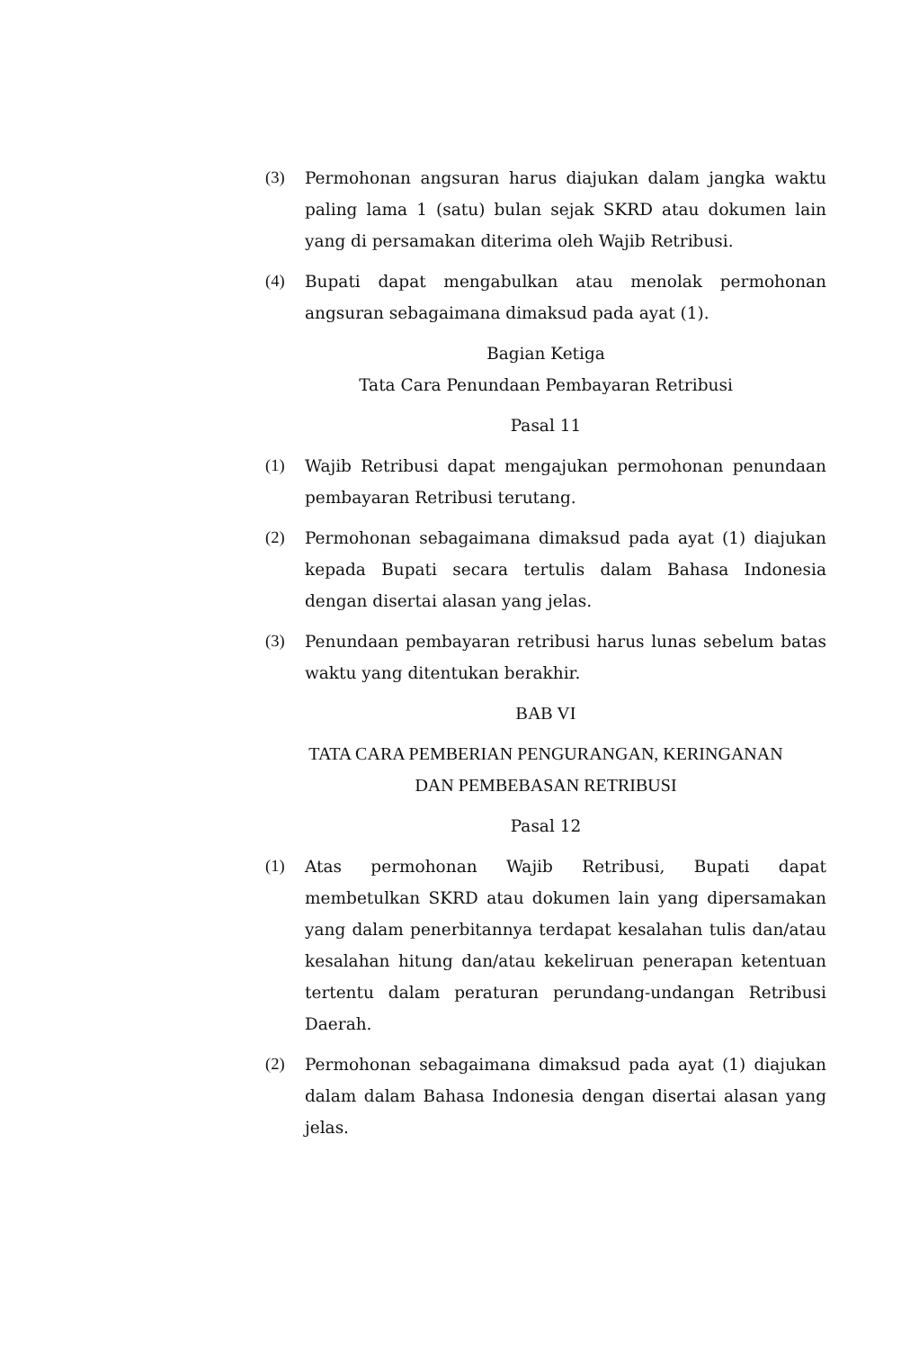(3) Permohonan angsuran harus diajukan dalam jangka waktu paling lama 1 (satu) bulan sejak SKRD atau dokumen lain yang di persamakan diterima oleh Wajib Retribusi.
(4) Bupati dapat mengabulkan atau menolak permohonan angsuran sebagaimana dimaksud pada ayat (1).
Bagian Ketiga
Tata Cara Penundaan Pembayaran Retribusi
Pasal 11
(1) Wajib Retribusi dapat mengajukan permohonan penundaan pembayaran Retribusi terutang.
(2) Permohonan sebagaimana dimaksud pada ayat (1) diajukan kepada Bupati secara tertulis dalam Bahasa Indonesia dengan disertai alasan yang jelas.
(3) Penundaan pembayaran retribusi harus lunas sebelum batas waktu yang ditentukan berakhir.
BAB VI
TATA CARA PEMBERIAN PENGURANGAN, KERINGANAN
DAN PEMBEBASAN RETRIBUSI
Pasal 12
(1) Atas permohonan Wajib Retribusi, Bupati dapat membetulkan SKRD atau dokumen lain yang dipersamakan yang dalam penerbitannya terdapat kesalahan tulis dan/atau kesalahan hitung dan/atau kekeliruan penerapan ketentuan tertentu dalam peraturan perundang-undangan Retribusi Daerah.
(2) Permohonan sebagaimana dimaksud pada ayat (1) diajukan dalam dalam Bahasa Indonesia dengan disertai alasan yang jelas.